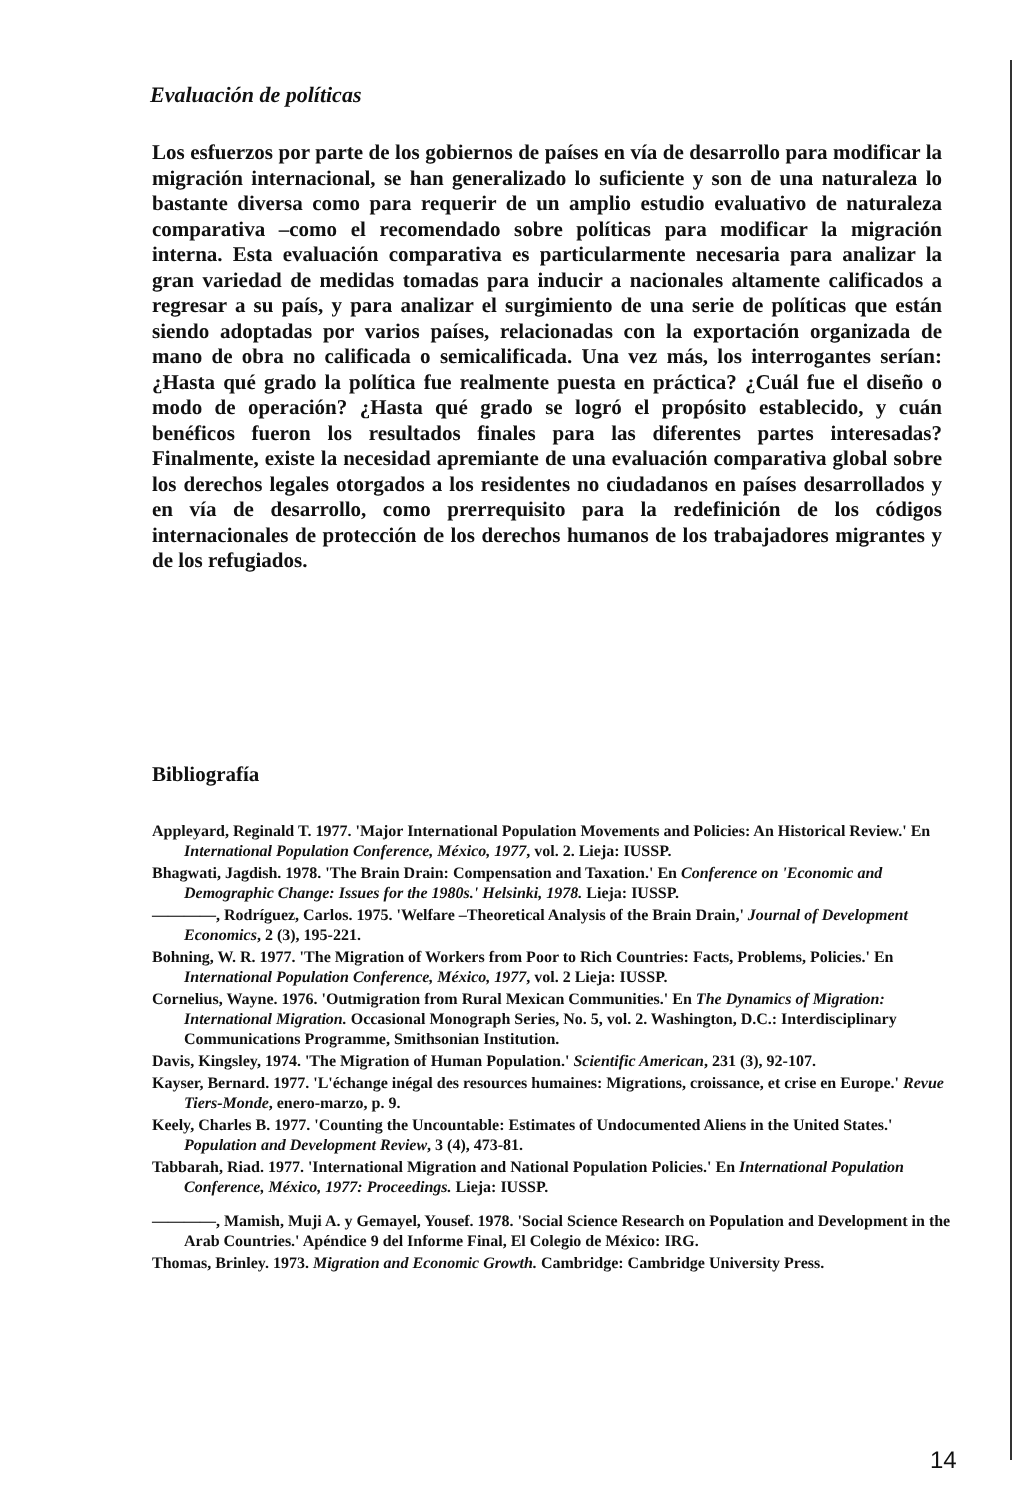Evaluación de políticas
Los esfuerzos por parte de los gobiernos de países en vía de desarrollo para modificar la migración internacional, se han generalizado lo suficiente y son de una naturaleza lo bastante diversa como para requerir de un amplio estudio evaluativo de naturaleza comparativa –como el recomendado sobre políticas para modificar la migración interna. Esta evaluación comparativa es particularmente necesaria para analizar la gran variedad de medidas tomadas para inducir a nacionales altamente calificados a regresar a su país, y para analizar el surgimiento de una serie de políticas que están siendo adoptadas por varios países, relacionadas con la exportación organizada de mano de obra no calificada o semicalificada. Una vez más, los interrogantes serían: ¿Hasta qué grado la política fue realmente puesta en práctica? ¿Cuál fue el diseño o modo de operación? ¿Hasta qué grado se logró el propósito establecido, y cuán benéficos fueron los resultados finales para las diferentes partes interesadas? Finalmente, existe la necesidad apremiante de una evaluación comparativa global sobre los derechos legales otorgados a los residentes no ciudadanos en países desarrollados y en vía de desarrollo, como prerrequisito para la redefinición de los códigos internacionales de protección de los derechos humanos de los trabajadores migrantes y de los refugiados.
Bibliografía
Appleyard, Reginald T. 1977. 'Major International Population Movements and Policies: An Historical Review.' En International Population Conference, México, 1977, vol. 2. Lieja: IUSSP.
Bhagwati, Jagdish. 1978. 'The Brain Drain: Compensation and Taxation.' En Conference on 'Economic and Demographic Change: Issues for the 1980s.' Helsinki, 1978. Lieja: IUSSP.
————, Rodríguez, Carlos. 1975. 'Welfare –Theoretical Analysis of the Brain Drain,' Journal of Development Economics, 2 (3), 195-221.
Bohning, W. R. 1977. 'The Migration of Workers from Poor to Rich Countries: Facts, Problems, Policies.' En International Population Conference, México, 1977, vol. 2 Lieja: IUSSP.
Cornelius, Wayne. 1976. 'Outmigration from Rural Mexican Communities.' En The Dynamics of Migration: International Migration. Occasional Monograph Series, No. 5, vol. 2. Washington, D.C.: Interdisciplinary Communications Programme, Smithsonian Institution.
Davis, Kingsley, 1974. 'The Migration of Human Population.' Scientific American, 231 (3), 92-107.
Kayser, Bernard. 1977. 'L'échange inégal des resources humaines: Migrations, croissance, et crise en Europe.' Revue Tiers-Monde, enero-marzo, p. 9.
Keely, Charles B. 1977. 'Counting the Uncountable: Estimates of Undocumented Aliens in the United States.' Population and Development Review, 3 (4), 473-81.
Tabbarah, Riad. 1977. 'International Migration and National Population Policies.' En International Population Conference, México, 1977: Proceedings. Lieja: IUSSP.
————, Mamish, Muji A. y Gemayel, Yousef. 1978. 'Social Science Research on Population and Development in the Arab Countries.' Apéndice 9 del Informe Final, El Colegio de México: IRG.
Thomas, Brinley. 1973. Migration and Economic Growth. Cambridge: Cambridge University Press.
14